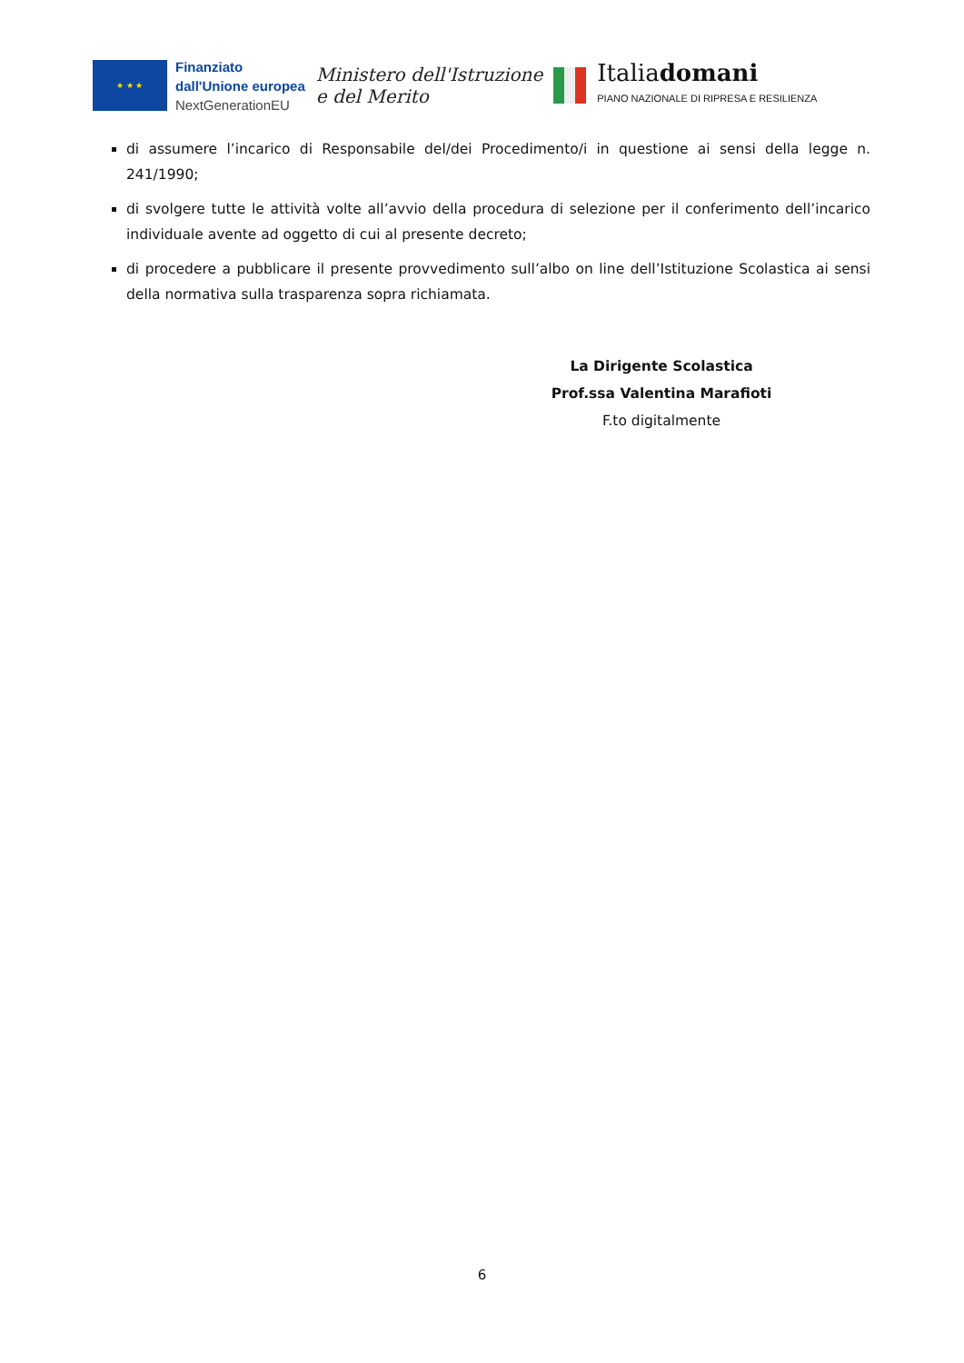★ ★ ★
Finanziato
dall'Unione europea
NextGenerationEU
Ministero dell'Istruzione
e del Merito
Italiadomani
PIANO NAZIONALE DI RIPRESA E RESILIENZA
di assumere l’incarico di Responsabile del/dei Procedimento/i in questione ai sensi della legge n. 241/1990;
di svolgere tutte le attività volte all’avvio della procedura di selezione per il conferimento dell’incarico individuale avente ad oggetto di cui al presente decreto;
di procedere a pubblicare il presente provvedimento sull’albo on line dell’Istituzione Scolastica ai sensi della normativa sulla trasparenza sopra richiamata.
La Dirigente Scolastica
Prof.ssa Valentina Marafioti
F.to digitalmente
6